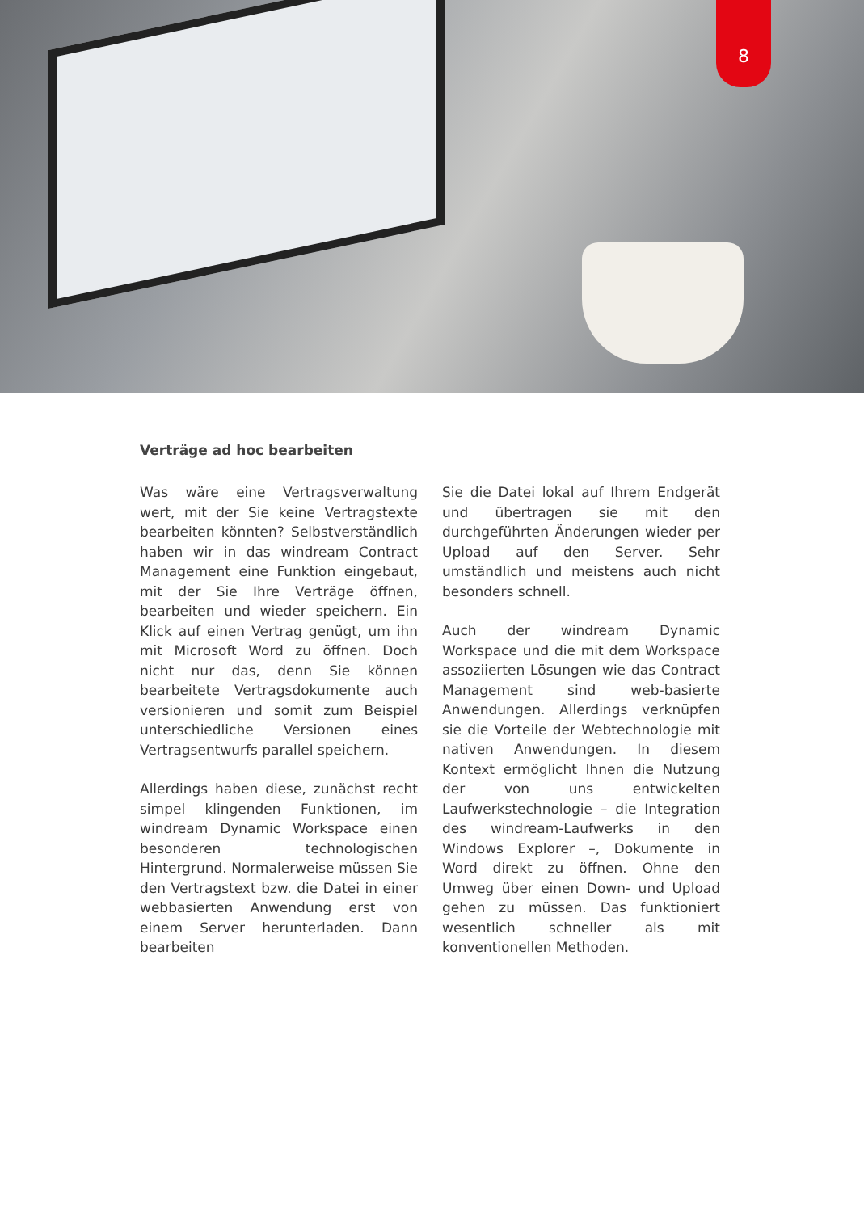8
Verträge ad hoc bearbeiten
Was wäre eine Vertragsverwaltung wert, mit der Sie keine Vertragstexte bearbeiten könnten? Selbstverständlich haben wir in das windream Contract Management eine Funktion eingebaut, mit der Sie Ihre Verträge öffnen, bearbeiten und wieder speichern. Ein Klick auf einen Vertrag genügt, um ihn mit Microsoft Word zu öffnen. Doch nicht nur das, denn Sie können bearbeitete Vertragsdokumente auch versionieren und somit zum Beispiel unterschiedliche Versionen eines Vertragsentwurfs parallel speichern.
Allerdings haben diese, zunächst recht simpel klingenden Funktionen, im windream Dynamic Workspace einen besonderen technologischen Hintergrund. Normalerweise müssen Sie den Vertragstext bzw. die Datei in einer webbasierten Anwendung erst von einem Server herunterladen. Dann bearbeiten
Sie die Datei lokal auf Ihrem Endgerät und übertragen sie mit den durchgeführten Änderungen wieder per Upload auf den Server. Sehr umständlich und meistens auch nicht besonders schnell.
Auch der windream Dynamic Workspace und die mit dem Workspace assoziierten Lösungen wie das Contract Management sind web-basierte Anwendungen. Allerdings verknüpfen sie die Vorteile der Webtechnologie mit nativen Anwendungen. In diesem Kontext ermöglicht Ihnen die Nutzung der von uns entwickelten Laufwerkstechnologie – die Integration des windream-Laufwerks in den Windows Explorer –, Dokumente in Word direkt zu öffnen. Ohne den Umweg über einen Down- und Upload gehen zu müssen. Das funktioniert wesentlich schneller als mit konventionellen Methoden.